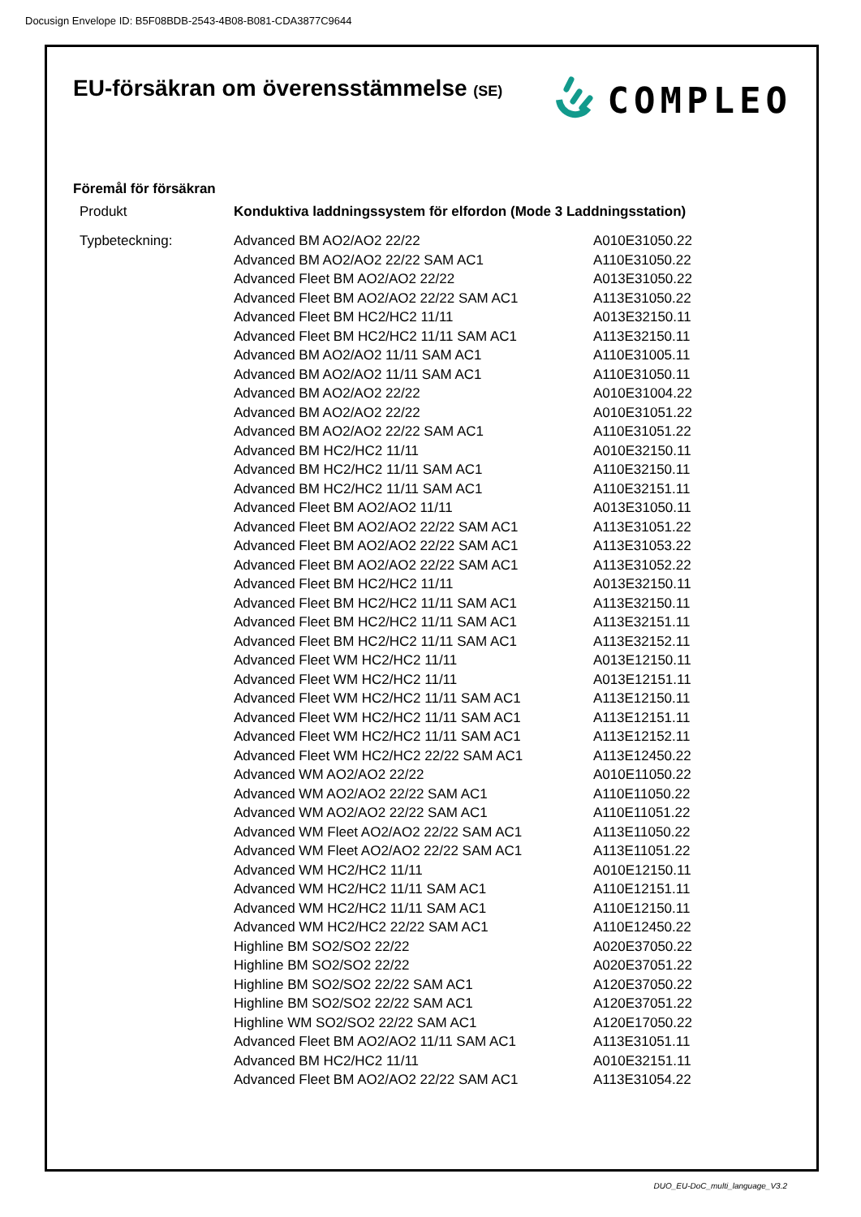Docusign Envelope ID: B5F08BDB-2543-4B08-B081-CDA3877C9644
EU-försäkran om överensstämmelse (SE)
COMPLEO
Föremål för försäkran
| Produkt | Konduktiva laddningssystem för elfordon (Mode 3 Laddningsstation) | |
| Typbeteckning: | Advanced BM AO2/AO2 22/22 | A010E31050.22 |
| | Advanced BM AO2/AO2 22/22 SAM AC1 | A110E31050.22 |
| | Advanced Fleet BM AO2/AO2 22/22 | A013E31050.22 |
| | Advanced Fleet BM AO2/AO2 22/22 SAM AC1 | A113E31050.22 |
| | Advanced Fleet BM HC2/HC2 11/11 | A013E32150.11 |
| | Advanced Fleet BM HC2/HC2 11/11 SAM AC1 | A113E32150.11 |
| | Advanced BM AO2/AO2 11/11 SAM AC1 | A110E31005.11 |
| | Advanced BM AO2/AO2 11/11 SAM AC1 | A110E31050.11 |
| | Advanced BM AO2/AO2 22/22 | A010E31004.22 |
| | Advanced BM AO2/AO2 22/22 | A010E31051.22 |
| | Advanced BM AO2/AO2 22/22 SAM AC1 | A110E31051.22 |
| | Advanced BM HC2/HC2 11/11 | A010E32150.11 |
| | Advanced BM HC2/HC2 11/11 SAM AC1 | A110E32150.11 |
| | Advanced BM HC2/HC2 11/11 SAM AC1 | A110E32151.11 |
| | Advanced Fleet BM AO2/AO2 11/11 | A013E31050.11 |
| | Advanced Fleet BM AO2/AO2 22/22 SAM AC1 | A113E31051.22 |
| | Advanced Fleet BM AO2/AO2 22/22 SAM AC1 | A113E31053.22 |
| | Advanced Fleet BM AO2/AO2 22/22 SAM AC1 | A113E31052.22 |
| | Advanced Fleet BM HC2/HC2 11/11 | A013E32150.11 |
| | Advanced Fleet BM HC2/HC2 11/11 SAM AC1 | A113E32150.11 |
| | Advanced Fleet BM HC2/HC2 11/11 SAM AC1 | A113E32151.11 |
| | Advanced Fleet BM HC2/HC2 11/11 SAM AC1 | A113E32152.11 |
| | Advanced Fleet WM HC2/HC2 11/11 | A013E12150.11 |
| | Advanced Fleet WM HC2/HC2 11/11 | A013E12151.11 |
| | Advanced Fleet WM HC2/HC2 11/11 SAM AC1 | A113E12150.11 |
| | Advanced Fleet WM HC2/HC2 11/11 SAM AC1 | A113E12151.11 |
| | Advanced Fleet WM HC2/HC2 11/11 SAM AC1 | A113E12152.11 |
| | Advanced Fleet WM HC2/HC2 22/22 SAM AC1 | A113E12450.22 |
| | Advanced WM AO2/AO2 22/22 | A010E11050.22 |
| | Advanced WM AO2/AO2 22/22 SAM AC1 | A110E11050.22 |
| | Advanced WM AO2/AO2 22/22 SAM AC1 | A110E11051.22 |
| | Advanced WM Fleet AO2/AO2 22/22 SAM AC1 | A113E11050.22 |
| | Advanced WM Fleet AO2/AO2 22/22 SAM AC1 | A113E11051.22 |
| | Advanced WM HC2/HC2 11/11 | A010E12150.11 |
| | Advanced WM HC2/HC2 11/11 SAM AC1 | A110E12151.11 |
| | Advanced WM HC2/HC2 11/11 SAM AC1 | A110E12150.11 |
| | Advanced WM HC2/HC2 22/22 SAM AC1 | A110E12450.22 |
| | Highline BM SO2/SO2 22/22 | A020E37050.22 |
| | Highline BM SO2/SO2 22/22 | A020E37051.22 |
| | Highline BM SO2/SO2 22/22 SAM AC1 | A120E37050.22 |
| | Highline BM SO2/SO2 22/22 SAM AC1 | A120E37051.22 |
| | Highline WM SO2/SO2 22/22 SAM AC1 | A120E17050.22 |
| | Advanced Fleet BM AO2/AO2 11/11 SAM AC1 | A113E31051.11 |
| | Advanced BM HC2/HC2 11/11 | A010E32151.11 |
| | Advanced Fleet BM AO2/AO2 22/22 SAM AC1 | A113E31054.22 |
DUO_EU-DoC_multi_language_V3.2